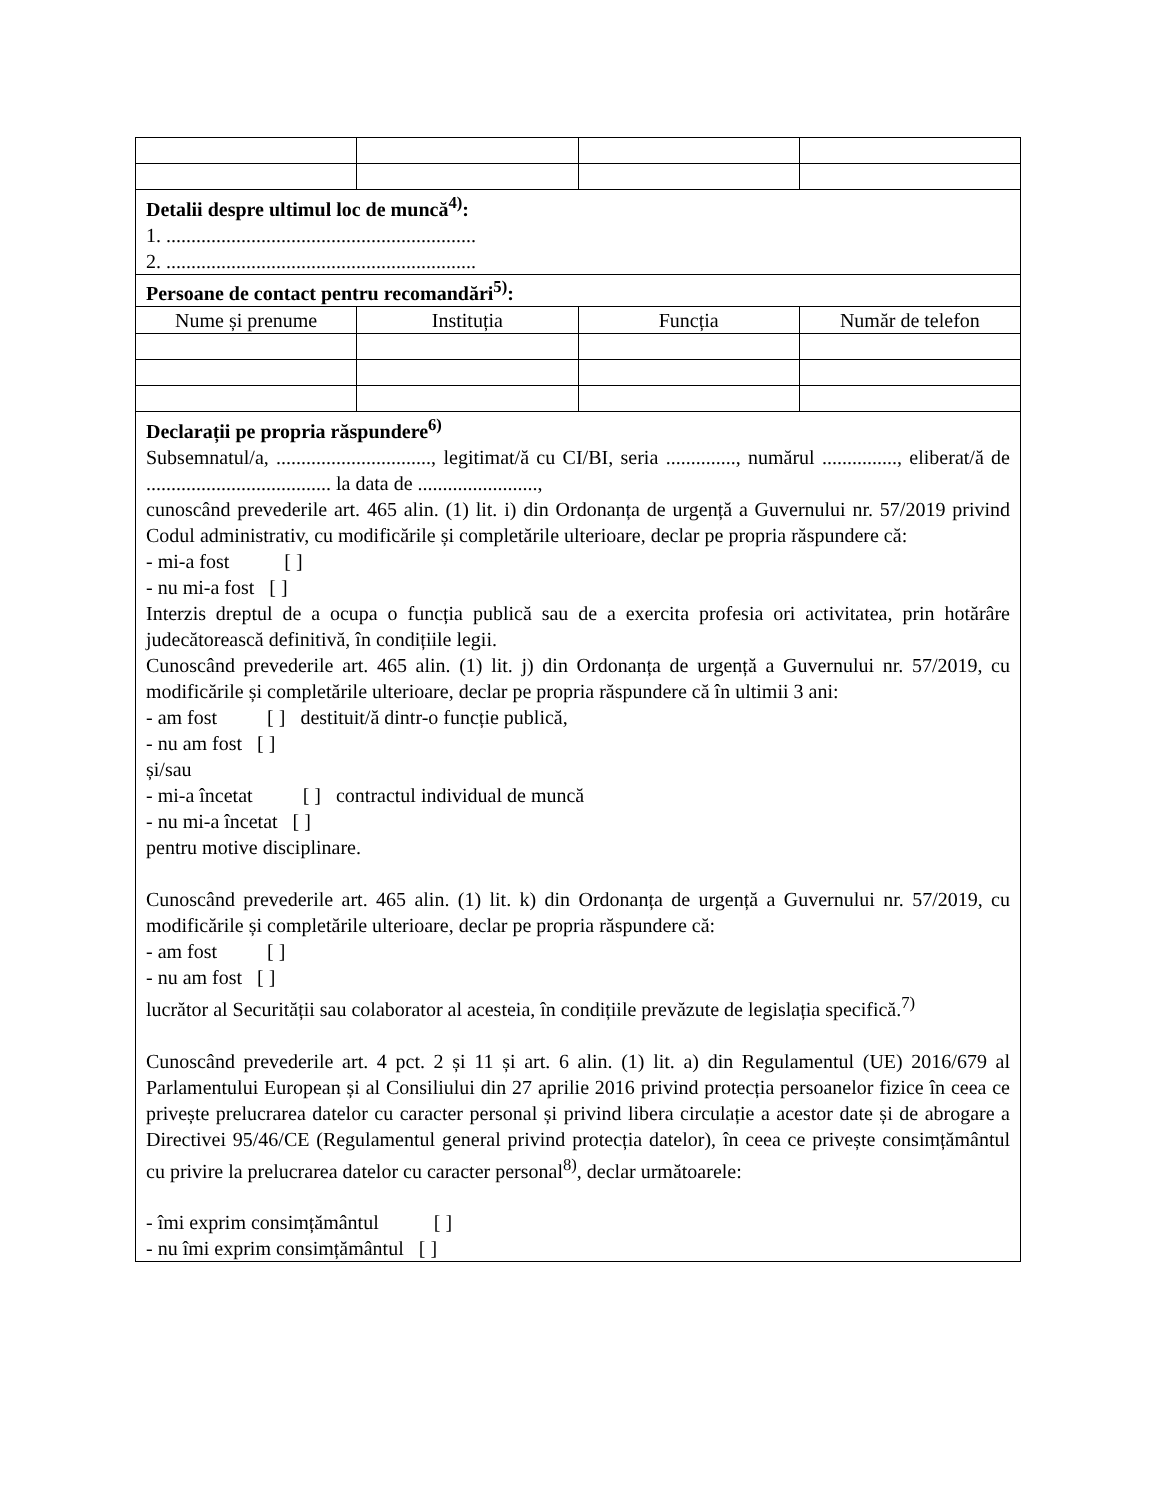| Detalii despre ultimul loc de muncă<sup>4)</sup>: 1. .............................................................. 2. .............................................................. | | | |
| Persoane de contact pentru recomandări<sup>5)</sup>: | | | |
| Nume și prenume | Instituția | Funcția | Număr de telefon |
| Declarații pe propria răspundere<sup>6)</sup> Subsemnatul/a, ..............................., legitimat/ă cu CI/BI, seria .............., numărul ..............., eliberat/ă de ..................................... la data de ........................, cunoscând prevederile art. 465 alin. (1) lit. i) din Ordonanța de urgență a Guvernului nr. 57/2019 privind Codul administrativ, cu modificările și completările ulterioare, declar pe propria răspundere că: - mi-a fost [ ] - nu mi-a fost [ ] Interzis dreptul de a ocupa o funcția publică sau de a exercita profesia ori activitatea, prin hotărâre judecătorească definitivă, în condițiile legii. Cunoscând prevederile art. 465 alin. (1) lit. j) din Ordonanța de urgență a Guvernului nr. 57/2019, cu modificările și completările ulterioare, declar pe propria răspundere că în ultimii 3 ani: - am fost [ ] destituit/ă dintr-o funcție publică, - nu am fost [ ] și/sau - mi-a încetat [ ] contractul individual de muncă - nu mi-a încetat [ ] pentru motive disciplinare. Cunoscând prevederile art. 465 alin. (1) lit. k) din Ordonanța de urgență a Guvernului nr. 57/2019, cu modificările și completările ulterioare, declar pe propria răspundere că: - am fost [ ] - nu am fost [ ] lucrător al Securității sau colaborator al acesteia, în condițiile prevăzute de legislația specifică.<sup>7)</sup> Cunoscând prevederile art. 4 pct. 2 și 11 și art. 6 alin. (1) lit. a) din Regulamentul (UE) 2016/679 al Parlamentului European și al Consiliului din 27 aprilie 2016 privind protecția persoanelor fizice în ceea ce privește prelucrarea datelor cu caracter personal și privind libera circulație a acestor date și de abrogare a Directivei 95/46/CE (Regulamentul general privind protecția datelor), în ceea ce privește consimțământul cu privire la prelucrarea datelor cu caracter personal<sup>8)</sup>, declar următoarele: - îmi exprim consimțământul [ ] - nu îmi exprim consimțământul [ ] | | | |